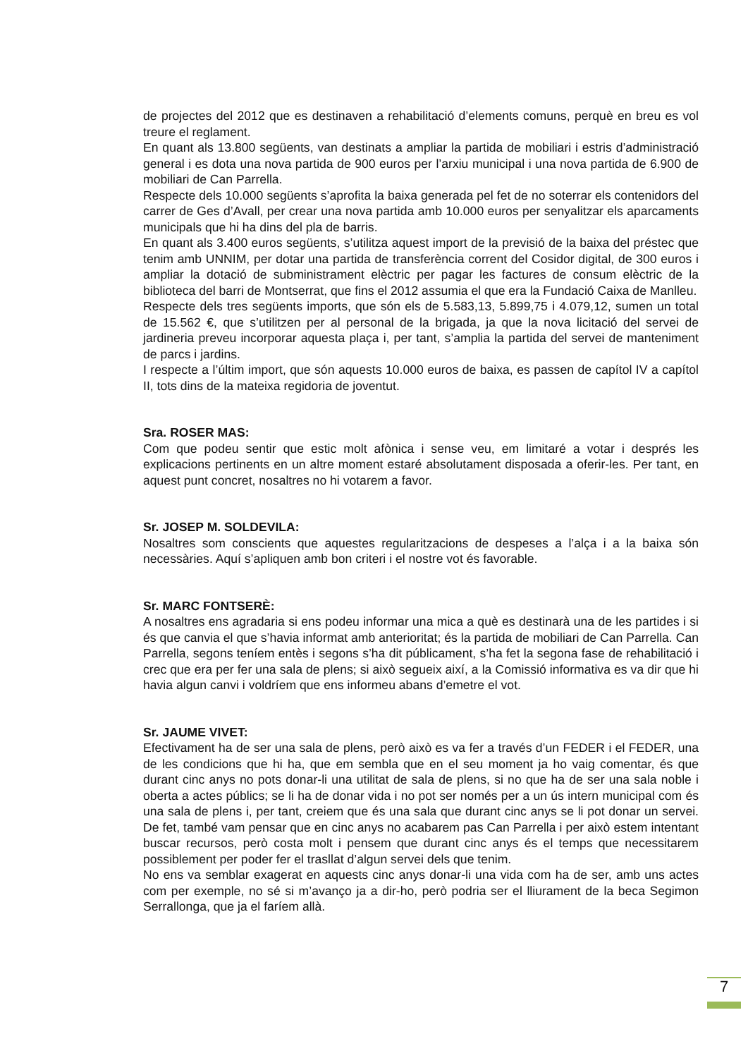de projectes del 2012 que es destinaven a rehabilitació d’elements comuns, perquè en breu es vol treure el reglament.
En quant als 13.800 següents, van destinats a ampliar la partida de mobiliari i estris d’administració general i es dota una nova partida de 900 euros per l’arxiu municipal i una nova partida de 6.900 de mobiliari de Can Parrella.
Respecte dels 10.000 següents s’aprofita la baixa generada pel fet de no soterrar els contenidors del carrer de Ges d’Avall, per crear una nova partida amb 10.000 euros per senyalitzar els aparcaments municipals que hi ha dins del pla de barris.
En quant als 3.400 euros següents, s’utilitza aquest import de la previsió de la baixa del préstec que tenim amb UNNIM, per dotar una partida de transferència corrent del Cosidor digital, de 300 euros i ampliar la dotació de subministrament elèctric per pagar les factures de consum elèctric de la biblioteca del barri de Montserrat, que fins el 2012 assumia el que era la Fundació Caixa de Manlleu.
Respecte dels tres següents imports, que són els de 5.583,13, 5.899,75 i 4.079,12, sumen un total de 15.562 €, que s’utilitzen per al personal de la brigada, ja que la nova licitació del servei de jardineria preveu incorporar aquesta plaça i, per tant, s’amplia la partida del servei de manteniment de parcs i jardins.
I respecte a l’últim import, que són aquests 10.000 euros de baixa, es passen de capítol IV a capítol II, tots dins de la mateixa regidoria de joventut.
Sra. ROSER MAS:
Com que podeu sentir que estic molt afònica i sense veu, em limitaré a votar i després les explicacions pertinents en un altre moment estaré absolutament disposada a oferir-les. Per tant, en aquest punt concret, nosaltres no hi votarem a favor.
Sr. JOSEP M. SOLDEVILA:
Nosaltres som conscients que aquestes regularitzacions de despeses a l’alça i a la baixa són necessàries. Aquí s’apliquen amb bon criteri i el nostre vot és favorable.
Sr. MARC FONTSERÈ:
A nosaltres ens agradaria si ens podeu informar una mica a què es destinarà una de les partides i si és que canvia el que s’havia informat amb anterioritat; és la partida de mobiliari de Can Parrella. Can Parrella, segons teníem entès i segons s’ha dit públicament, s’ha fet la segona fase de rehabilitació i crec que era per fer una sala de plens; si això segueix així, a la Comissió informativa es va dir que hi havia algun canvi i voldríem que ens informeu abans d’emetre el vot.
Sr. JAUME VIVET:
Efectivament ha de ser una sala de plens, però això es va fer a través d’un FEDER i el FEDER, una de les condicions que hi ha, que em sembla que en el seu moment ja ho vaig comentar, és que durant cinc anys no pots donar-li una utilitat de sala de plens, si no que ha de ser una sala noble i oberta a actes públics; se li ha de donar vida i no pot ser només per a un ús intern municipal com és una sala de plens i, per tant, creiem que és una sala que durant cinc anys se li pot donar un servei. De fet, també vam pensar que en cinc anys no acabarem pas Can Parrella i per això estem intentant buscar recursos, però costa molt i pensem que durant cinc anys és el temps que necessitarem possiblement per poder fer el trasllat d’algun servei dels que tenim.
No ens va semblar exagerat en aquests cinc anys donar-li una vida com ha de ser, amb uns actes com per exemple, no sé si m’avanço ja a dir-ho, però podria ser el lliurament de la beca Segimon Serrallonga, que ja el faríem allà.
7